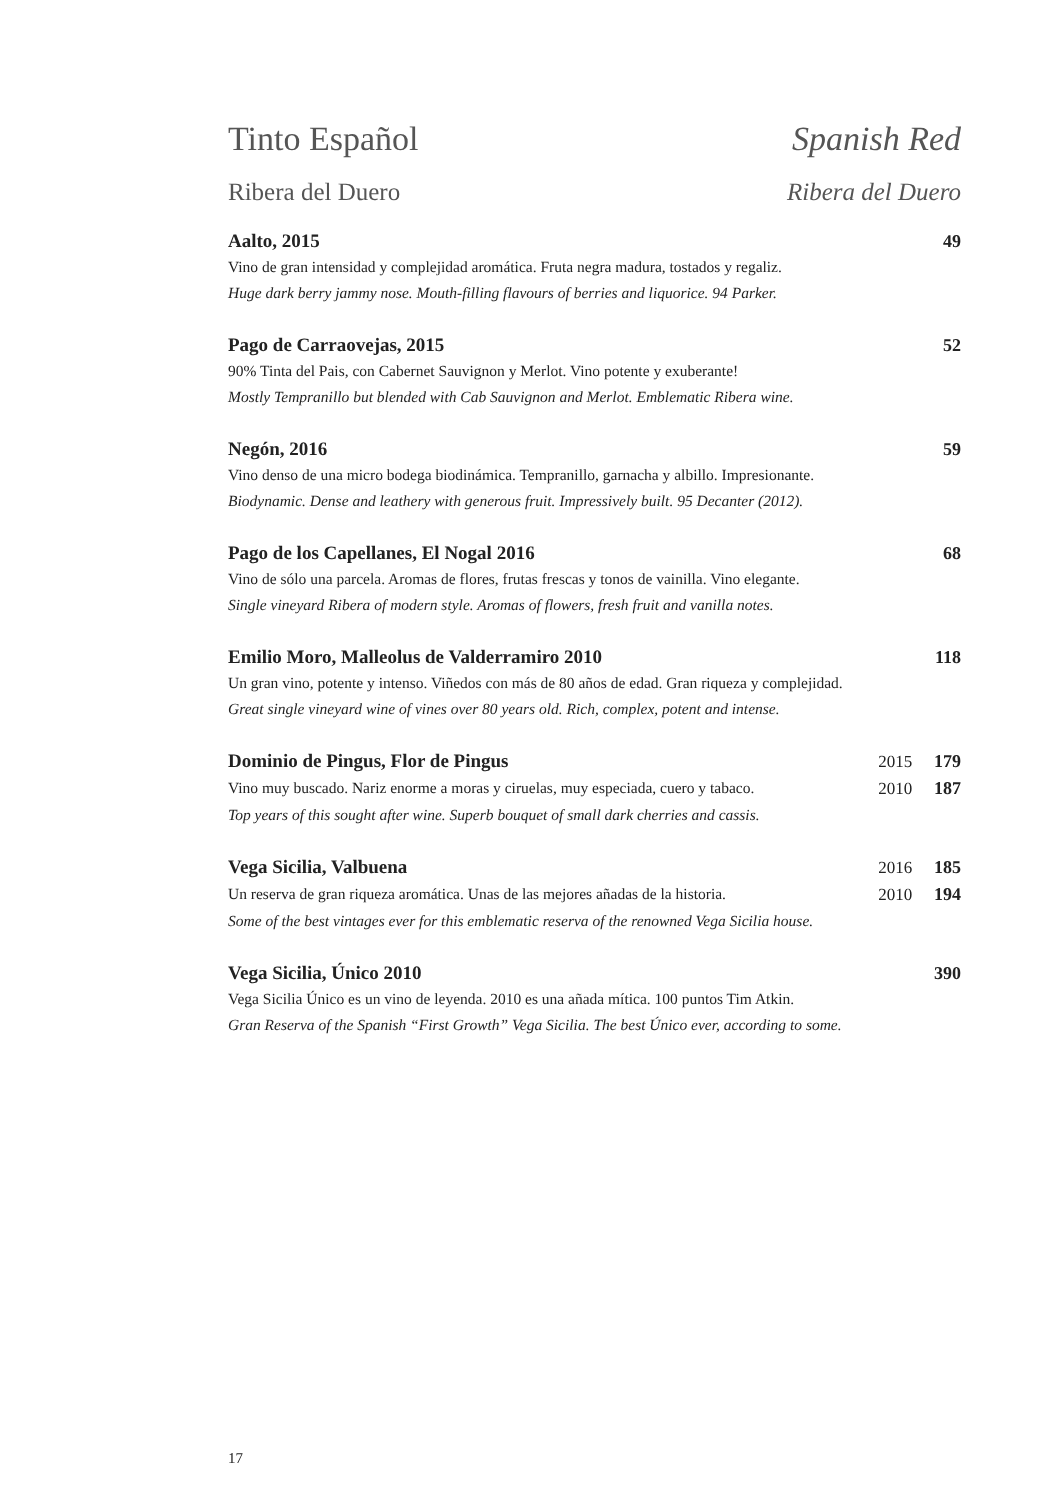Tinto Español Spanish Red
Ribera del Duero Ribera del Duero
Aalto, 2015 49
Vino de gran intensidad y complejidad aromática. Fruta negra madura, tostados y regaliz.
Huge dark berry jammy nose. Mouth-filling flavours of berries and liquorice. 94 Parker.
Pago de Carraovejas, 2015 52
90% Tinta del Pais, con Cabernet Sauvignon y Merlot. Vino potente y exuberante!
Mostly Tempranillo but blended with Cab Sauvignon and Merlot. Emblematic Ribera wine.
Negón, 2016 59
Vino denso de una micro bodega biodinámica. Tempranillo, garnacha y albillo. Impresionante.
Biodynamic. Dense and leathery with generous fruit. Impressively built. 95 Decanter (2012).
Pago de los Capellanes, El Nogal 2016 68
Vino de sólo una parcela. Aromas de flores, frutas frescas y tonos de vainilla. Vino elegante.
Single vineyard Ribera of modern style. Aromas of flowers, fresh fruit and vanilla notes.
Emilio Moro, Malleolus de Valderramiro 2010 118
Un gran vino, potente y intenso. Viñedos con más de 80 años de edad. Gran riqueza y complejidad.
Great single vineyard wine of vines over 80 years old. Rich, complex, potent and intense.
Dominio de Pingus, Flor de Pingus 2015 179
Vino muy buscado. Nariz enorme a moras y ciruelas, muy especiada, cuero y tabaco. 2010 187
Top years of this sought after wine. Superb bouquet of small dark cherries and cassis.
Vega Sicilia, Valbuena 2016 185
Un reserva de gran riqueza aromática. Unas de las mejores añadas de la historia. 2010 194
Some of the best vintages ever for this emblematic reserva of the renowned Vega Sicilia house.
Vega Sicilia, Único 2010 390
Vega Sicilia Único es un vino de leyenda. 2010 es una añada mítica. 100 puntos Tim Atkin.
Gran Reserva of the Spanish “First Growth” Vega Sicilia. The best Único ever, according to some.
17